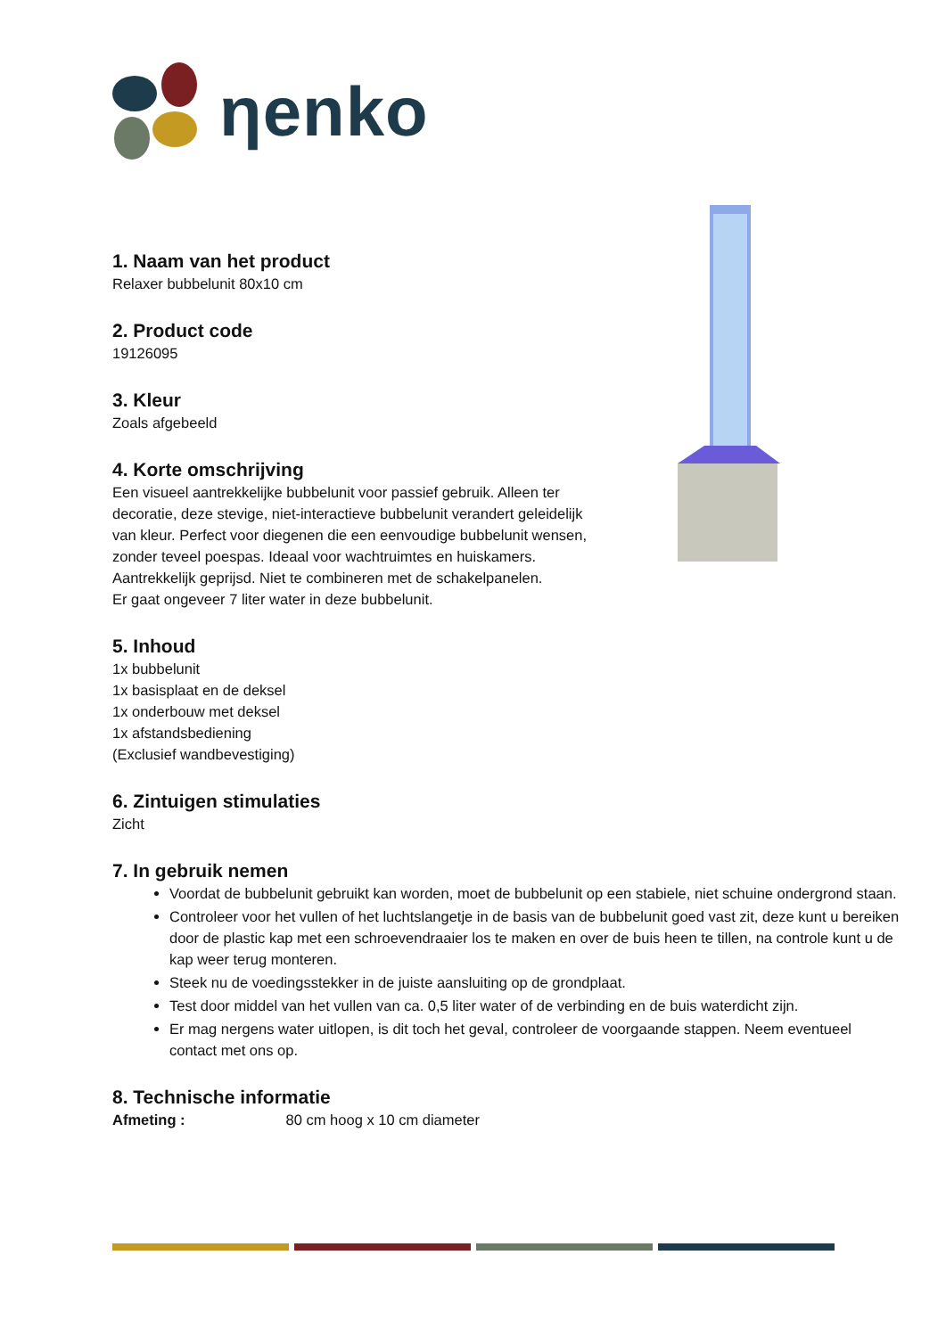ηenko
1. Naam van het product
Relaxer bubbelunit 80x10 cm
2. Product code
19126095
3. Kleur
Zoals afgebeeld
4. Korte omschrijving
Een visueel aantrekkelijke bubbelunit voor passief gebruik. Alleen ter
decoratie, deze stevige, niet-interactieve bubbelunit verandert geleidelijk
van kleur. Perfect voor diegenen die een eenvoudige bubbelunit wensen,
zonder teveel poespas. Ideaal voor wachtruimtes en huiskamers.
Aantrekkelijk geprijsd. Niet te combineren met de schakelpanelen.
Er gaat ongeveer 7 liter water in deze bubbelunit.
5. Inhoud
1x bubbelunit
1x basisplaat en de deksel
1x onderbouw met deksel
1x afstandsbediening
(Exclusief wandbevestiging)
6. Zintuigen stimulaties
Zicht
7. In gebruik nemen
Voordat de bubbelunit gebruikt kan worden, moet de bubbelunit op een stabiele, niet schuine ondergrond staan.
Controleer voor het vullen of het luchtslangetje in de basis van de bubbelunit goed vast zit, deze kunt u bereiken door de plastic kap met een schroevendraaier los te maken en over de buis heen te tillen, na controle kunt u de kap weer terug monteren.
Steek nu de voedingsstekker in de juiste aansluiting op de grondplaat.
Test door middel van het vullen van ca. 0,5 liter water of de verbinding en de buis waterdicht zijn.
Er mag nergens water uitlopen, is dit toch het geval, controleer de voorgaande stappen. Neem eventueel contact met ons op.
8. Technische informatie
Afmeting : 80 cm hoog x 10 cm diameter